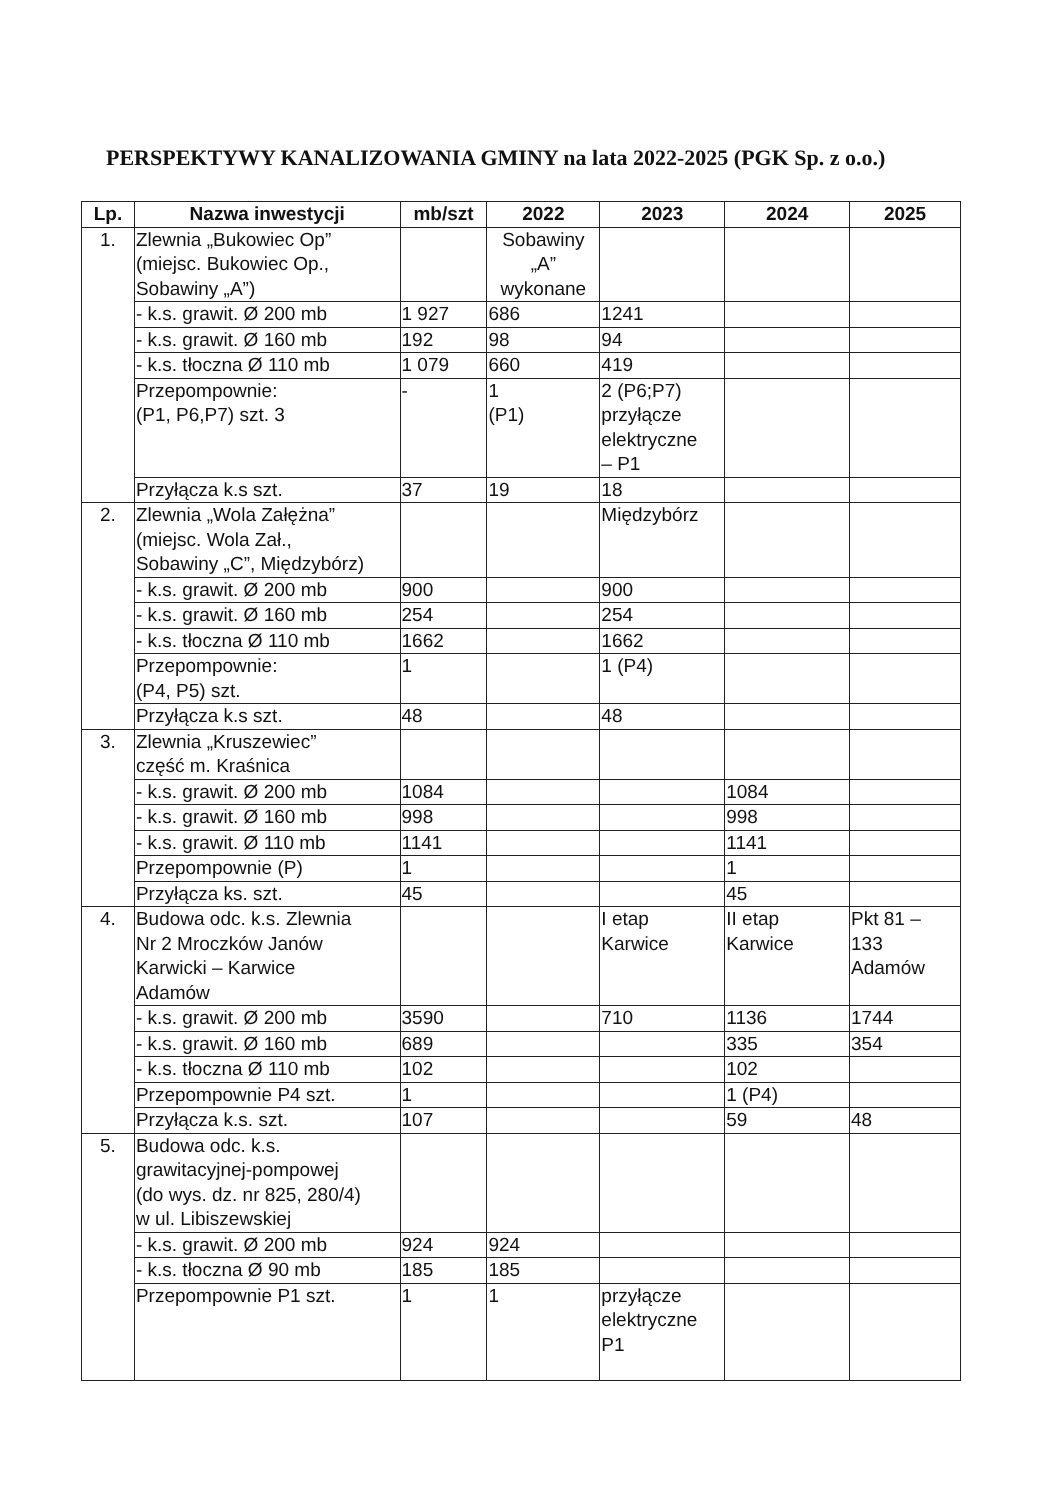PERSPEKTYWY KANALIZOWANIA GMINY na lata 2022-2025 (PGK Sp. z o.o.)
| Lp. | Nazwa inwestycji | mb/szt | 2022 | 2023 | 2024 | 2025 |
| --- | --- | --- | --- | --- | --- | --- |
| 1. | Zlewnia „Bukowiec Op” (miejsc. Bukowiec Op., Sobawiny „A”) | | Sobawiny „A” wykonane | | | |
| | - k.s. grawit. Ø 200 mb | 1 927 | 686 | 1241 | | |
| | - k.s. grawit. Ø 160 mb | 192 | 98 | 94 | | |
| | - k.s. tłoczna Ø 110 mb | 1 079 | 660 | 419 | | |
| | Przepompownie: (P1, P6,P7) szt. 3 | - | 1 (P1) | 2 (P6;P7) przyłącze elektryczne – P1 | | |
| | Przyłącza k.s szt. | 37 | 19 | 18 | | |
| 2. | Zlewnia „Wola Załężna” (miejsc. Wola Zał., Sobawiny „C”, Międzybórz) | | | Międzybórz | | |
| | - k.s. grawit. Ø 200 mb | 900 | | 900 | | |
| | - k.s. grawit. Ø 160 mb | 254 | | 254 | | |
| | - k.s. tłoczna Ø 110 mb | 1662 | | 1662 | | |
| | Przepompownie: (P4, P5) szt. | 1 | | 1 (P4) | | |
| | Przyłącza k.s szt. | 48 | | 48 | | |
| 3. | Zlewnia „Kruszewiec” część m. Kraśnica | | | | | |
| | - k.s. grawit. Ø 200 mb | 1084 | | | 1084 | |
| | - k.s. grawit. Ø 160 mb | 998 | | | 998 | |
| | - k.s. grawit. Ø 110 mb | 1141 | | | 1141 | |
| | Przepompownie (P) | 1 | | | 1 | |
| | Przyłącza ks. szt. | 45 | | | 45 | |
| 4. | Budowa odc. k.s. Zlewnia Nr 2 Mroczków Janów Karwicki – Karwice Adamów | | | I etap Karwice | II etap Karwice | Pkt 81 – 133 Adamów |
| | - k.s. grawit. Ø 200 mb | 3590 | | 710 | 1136 | 1744 |
| | - k.s. grawit. Ø 160 mb | 689 | | | 335 | 354 |
| | - k.s. tłoczna Ø 110 mb | 102 | | | 102 | |
| | Przepompownie P4 szt. | 1 | | | 1 (P4) | |
| | Przyłącza k.s. szt. | 107 | | | 59 | 48 |
| 5. | Budowa odc. k.s. grawitacyjnej-pompowej (do wys. dz. nr 825, 280/4) w ul. Libiszewskiej | | | | | |
| | - k.s. grawit. Ø 200 mb | 924 | 924 | | | |
| | - k.s. tłoczna Ø 90 mb | 185 | 185 | | | |
| | Przepompownie P1 szt. | 1 | 1 | przyłącze elektryczne P1 | | |